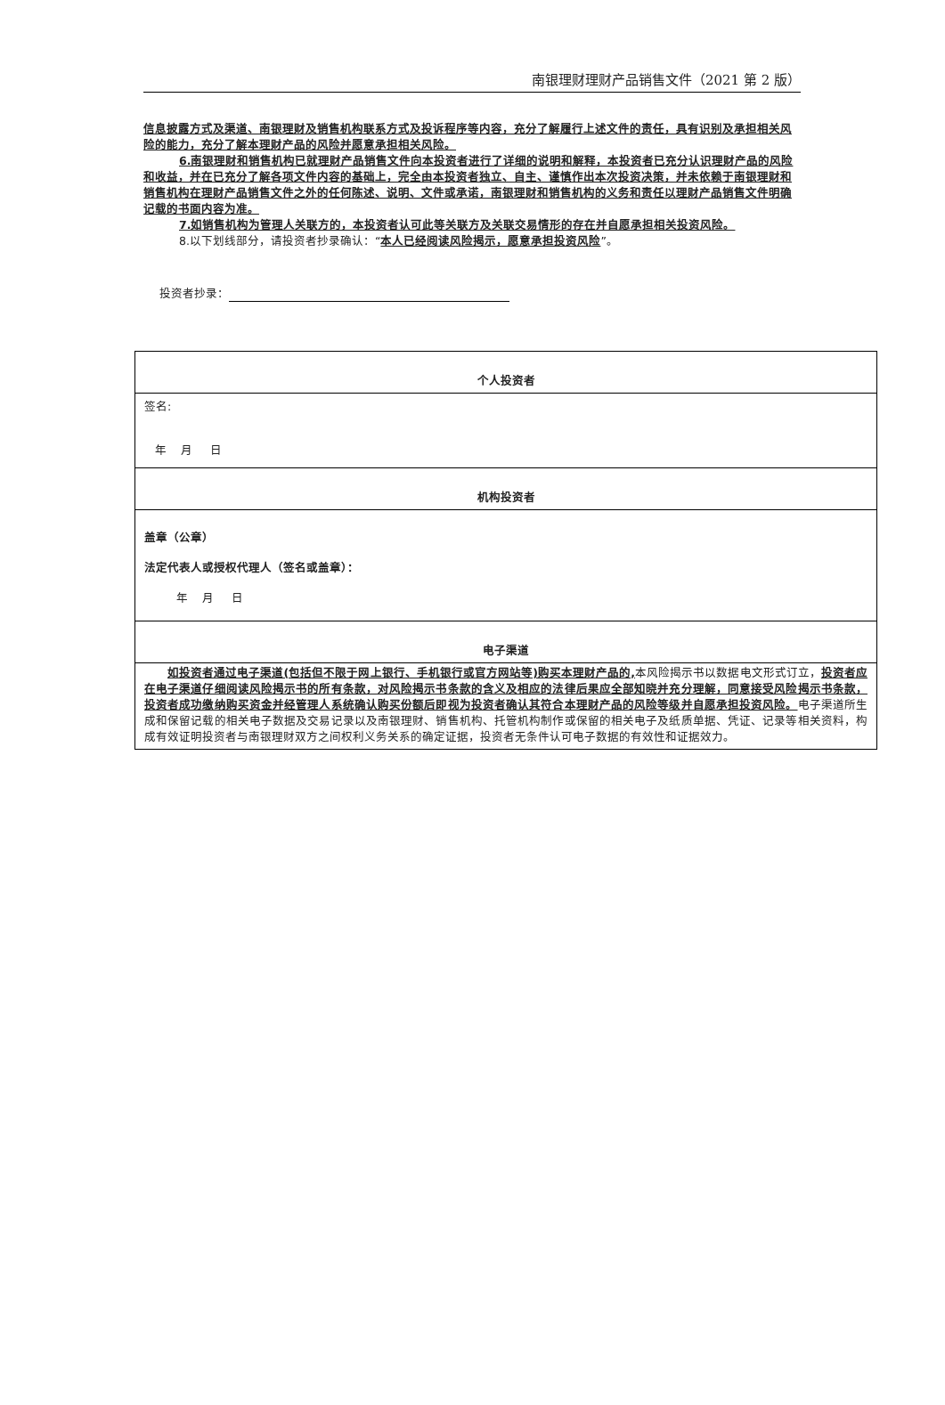南银理财理财产品销售文件（2021 第 2 版）
信息披露方式及渠道、南银理财及销售机构联系方式及投诉程序等内容，充分了解履行上述文件的责任，具有识别及承担相关风险的能力，充分了解本理财产品的风险并愿意承担相关风险。
6.南银理财和销售机构已就理财产品销售文件向本投资者进行了详细的说明和解释，本投资者已充分认识理财产品的风险和收益，并在已充分了解各项文件内容的基础上，完全由本投资者独立、自主、谨慎作出本次投资决策，并未依赖于南银理财和销售机构在理财产品销售文件之外的任何陈述、说明、文件或承诺，南银理财和销售机构的义务和责任以理财产品销售文件明确记载的书面内容为准。
7.如销售机构为管理人关联方的，本投资者认可此等关联方及关联交易情形的存在并自愿承担相关投资风险。
8.以下划线部分，请投资者抄录确认：“本人已经阅读风险揭示，愿意承担投资风险”。
投资者抄录：
| 个人投资者 |
| 签名: 年 月 日 |
| 机构投资者 |
| 盖章（公章） 法定代表人或授权代理人（签名或盖章）： 年 月 日 |
| 电子渠道 |
| 如投资者通过电子渠道(包括但不限于网上银行、手机银行或官方网站等)购买本理财产品的, 本风险揭示书以数据电文形式订立， 投资者应在电子渠道仔细阅读风险揭示书的所有条款，对风险揭示书条款的含义及相应的法律后果应全部知晓并充分理解，同意接受风险揭示书条款，投资者成功缴纳购买资金并经管理人系统确认购买份额后即视为投资者确认其符合本理财产品的风险等级并自愿承担投资风险。 电子渠道所生成和保留记载的相关电子数据及交易记录以及南银理财、销售机构、托管机构制作或保留的相关电子及纸质单据、凭证、记录等相关资料，构成有效证明投资者与南银理财双方之间权利义务关系的确定证据，投资者无条件认可电子数据的有效性和证据效力。 |